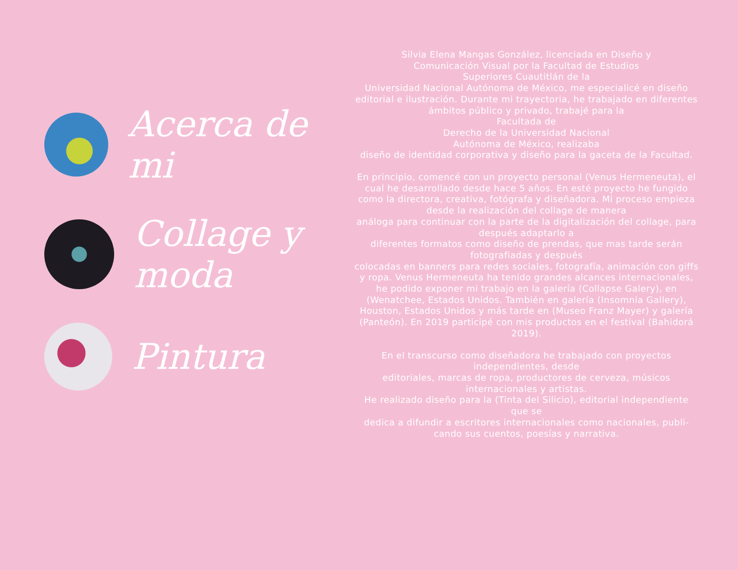Acerca de mi
Collage y moda
Pintura
Silvia Elena Mangas González, licenciada en Diseño y
Comunicación Visual por la Facultad de Estudios
Superiores Cuautitlán de la
Universidad Nacional Autónoma de México, me especialicé en diseño editorial e ilustración. Durante mi trayectoria, he trabajado en diferentes ámbitos público y privado, trabajé para la
Facultada de
Derecho de la Universidad Nacional
Autónoma de México, realizaba
diseño de identidad corporativa y diseño para la gaceta de la Facultad.
En principio, comencé con un proyecto personal (Venus Hermeneuta), el cual he desarrollado desde hace 5 años. En esté proyecto he fungido como la directora, creativa, fotógrafa y diseñadora. Mi proceso empieza desde la realización del collage de manera
análoga para continuar con la parte de la digitalización del collage, para después adaptarlo a
diferentes formatos como diseño de prendas, que mas tarde serán fotografiadas y después
colocadas en banners para redes sociales, fotografía, animación con giffs y ropa. Venus Hermeneuta ha tenido grandes alcances internacionales, he podido exponer mi trabajo en la galería (Collapse Galery), en
(Wenatchee, Estados Unidos. También en galería (Insomnia Gallery), Houston, Estados Unidos y más tarde en (Museo Franz Mayer) y galería (Panteón). En 2019 participé con mis productos en el festival (Bahidorá 2019).
En el transcurso como diseñadora he trabajado con proyectos independientes, desde
editoriales, marcas de ropa, productores de cerveza, músicos internacionales y artistas.
He realizado diseño para la (Tinta del Silicio), editorial independiente que se
dedica a difundir a escritores internacionales como nacionales, publi-cando sus cuentos, poesías y narrativa.